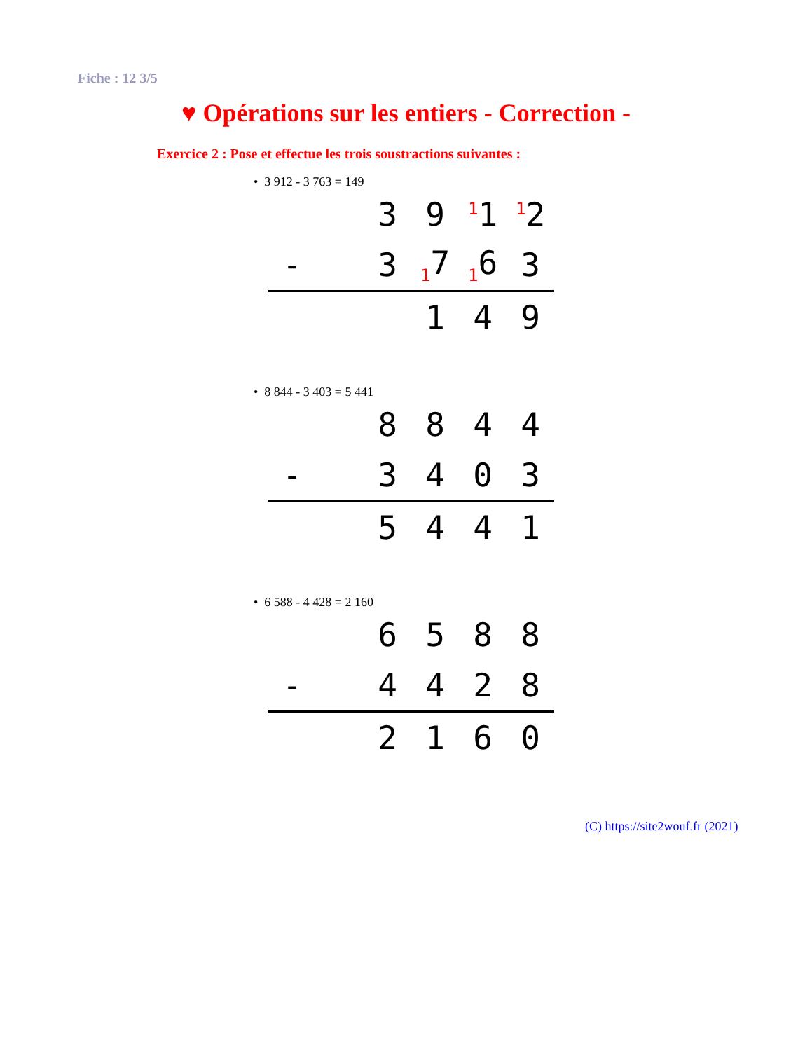Fiche : 12 3/5
♥ Opérations sur les entiers - Correction -
Exercice 2 : Pose et effectue les trois soustractions suivantes :
• 3 912 - 3 763 = 149
| | | 3 | 9 | <sup>1</sup> 1 | <sup>1</sup> 2 |
| - | | 3 | <sub>1</sub>7 | <sub>1</sub>6 | 3 |
| | | | 1 | 4 | 9 |
• 8 844 - 3 403 = 5 441
| | | 8 | 8 | 4 | 4 |
| - | | 3 | 4 | 0 | 3 |
| | | 5 | 4 | 4 | 1 |
• 6 588 - 4 428 = 2 160
| | | 6 | 5 | 8 | 8 |
| - | | 4 | 4 | 2 | 8 |
| | | 2 | 1 | 6 | 0 |
(C) https://site2wouf.fr (2021)